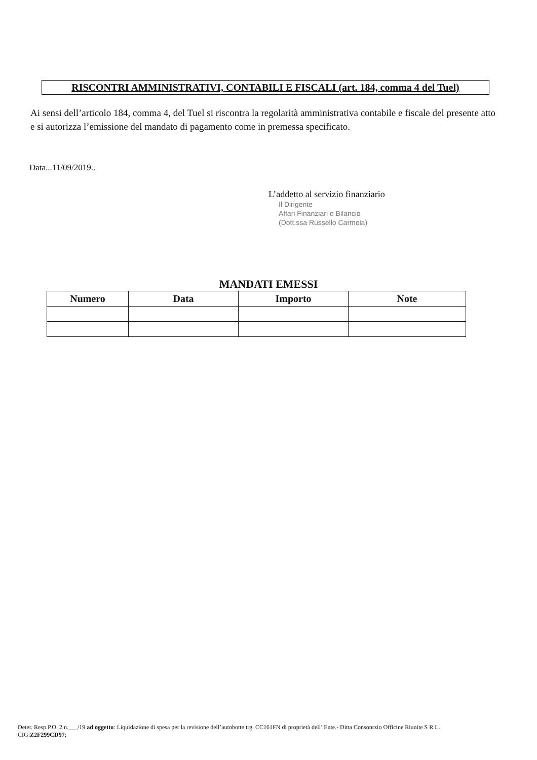RISCONTRI AMMINISTRATIVI, CONTABILI E FISCALI (art. 184, comma 4 del Tuel)
Ai sensi dell’articolo 184, comma 4, del Tuel si riscontra la regolarità amministrativa contabile e fiscale del presente atto e si autorizza l’emissione del mandato di pagamento come in premessa specificato.
Data...11/09/2019..
L’addetto al servizio finanziario
Il Dirigente
Affari Finanziari e Bilancio
(Dott.ssa Russello Carmela)
MANDATI EMESSI
| Numero | Data | Importo | Note |
| --- | --- | --- | --- |
Deter. Resp.P.O. 2 n.___/19 ad oggetto: Liquidazione di spesa per la revisione dell’autobotte trg. CC161FN di proprietà dell’ Ente.- Ditta Consonrzio Officine Riunite S R L. CIG:Z2F299CD97;